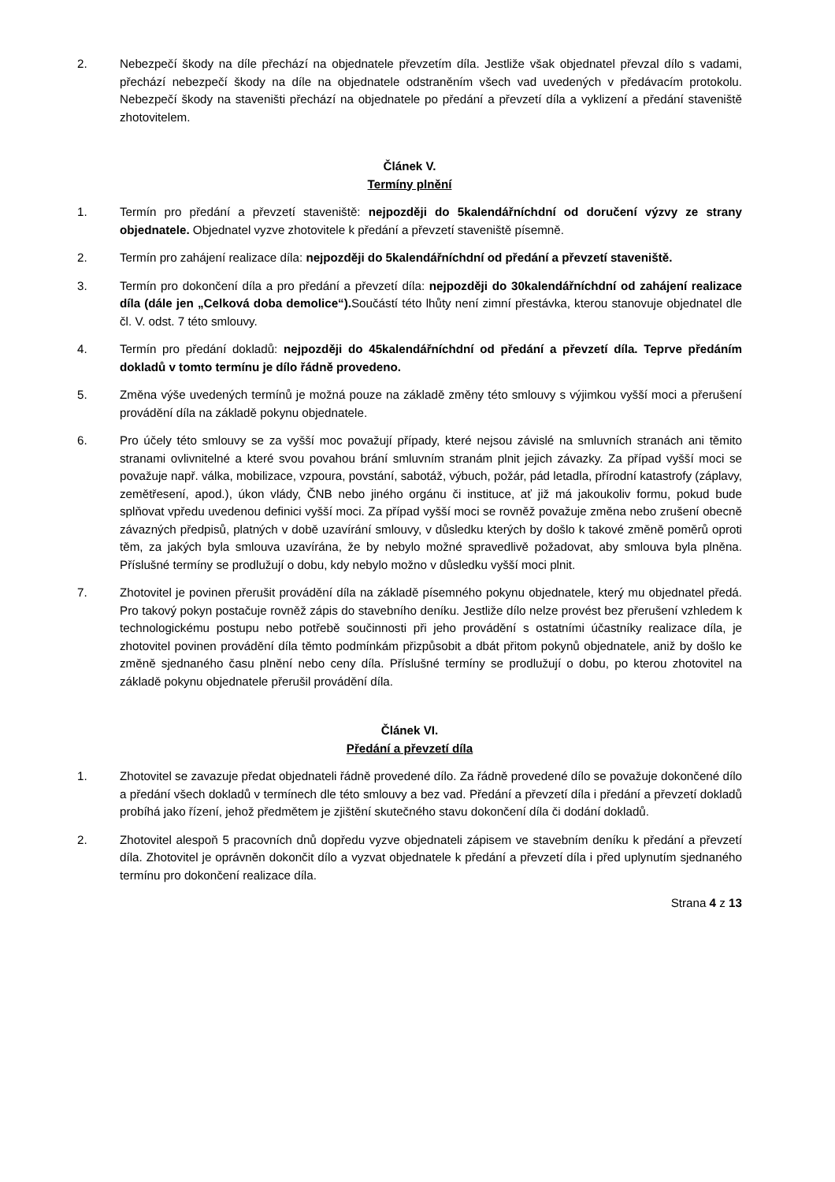2. Nebezpečí škody na díle přechází na objednatele převzetím díla. Jestliže však objednatel převzal dílo s vadami, přechází nebezpečí škody na díle na objednatele odstraněním všech vad uvedených v předávacím protokolu. Nebezpečí škody na staveništi přechází na objednatele po předání a převzetí díla a vyklizení a předání staveniště zhotovitelem.
Článek V.
Termíny plnění
1. Termín pro předání a převzetí staveniště: nejpozději do 5kalendářníchdní od doručení výzvy ze strany objednatele. Objednatel vyzve zhotovitele k předání a převzetí staveniště písemně.
2. Termín pro zahájení realizace díla: nejpozději do 5kalendářníchdní od předání a převzetí staveniště.
3. Termín pro dokončení díla a pro předání a převzetí díla: nejpozději do 30kalendářníchdní od zahájení realizace díla (dále jen „Celková doba demolice“). Součástí této lhůty není zimní přestávka, kterou stanovuje objednatel dle čl. V. odst. 7 této smlouvy.
4. Termín pro předání dokladů: nejpozději do 45kalendářníchdní od předání a převzetí díla. Teprve předáním dokladů v tomto termínu je dílo řádně provedeno.
5. Změna výše uvedených termínů je možná pouze na základě změny této smlouvy s výjimkou vyšší moci a přerušení provádění díla na základě pokynu objednatele.
6. Pro účely této smlouvy se za vyšší moc považují případy, které nejsou závislé na smluvních stranách ani těmito stranami ovlivnitelné a které svou povahou brání smluvním stranám plnit jejich závazky. Za případ vyšší moci se považuje např. válka, mobilizace, vzpoura, povstání, sabotáž, výbuch, požár, pád letadla, přírodní katastrofy (záplavy, zemětřesení, apod.), úkon vlády, ČNB nebo jiného orgánu či instituce, ať již má jakoukoliv formu, pokud bude splňovat vpředu uvedenou definici vyšší moci. Za případ vyšší moci se rovněž považuje změna nebo zrušení obecně závazných předpisů, platných v době uzavírání smlouvy, v důsledku kterých by došlo k takové změně poměrů oproti těm, za jakých byla smlouva uzavírána, že by nebylo možné spravedlivě požadovat, aby smlouva byla plněna. Příslušné termíny se prodlužují o dobu, kdy nebylo možno v důsledku vyšší moci plnit.
7. Zhotovitel je povinen přerušit provádění díla na základě písemného pokynu objednatele, který mu objednatel předá. Pro takový pokyn postačuje rovněž zápis do stavebního deníku. Jestliže dílo nelze provést bez přerušení vzhledem k technologickému postupu nebo potřebě součinnosti při jeho provádění s ostatními účastníky realizace díla, je zhotovitel povinen provádění díla těmto podmínkám přizpůsobit a dbát přitom pokynů objednatele, aniž by došlo ke změně sjednaného času plnění nebo ceny díla. Příslušné termíny se prodlužují o dobu, po kterou zhotovitel na základě pokynu objednatele přerušil provádění díla.
Článek VI.
Předání a převzetí díla
1. Zhotovitel se zavazuje předat objednateli řádně provedené dílo. Za řádně provedené dílo se považuje dokončené dílo a předání všech dokladů v termínech dle této smlouvy a bez vad. Předání a převzetí díla i předání a převzetí dokladů probíhá jako řízení, jehož předmětem je zjištění skutečného stavu dokončení díla či dodání dokladů.
2. Zhotovitel alespoň 5 pracovních dnů dopředu vyzve objednateli zápisem ve stavebním deníku k předání a převzetí díla. Zhotovitel je oprávněn dokončit dílo a vyzvat objednatele k předání a převzetí díla i před uplynutím sjednaného termínu pro dokončení realizace díla.
Strana 4 z 13